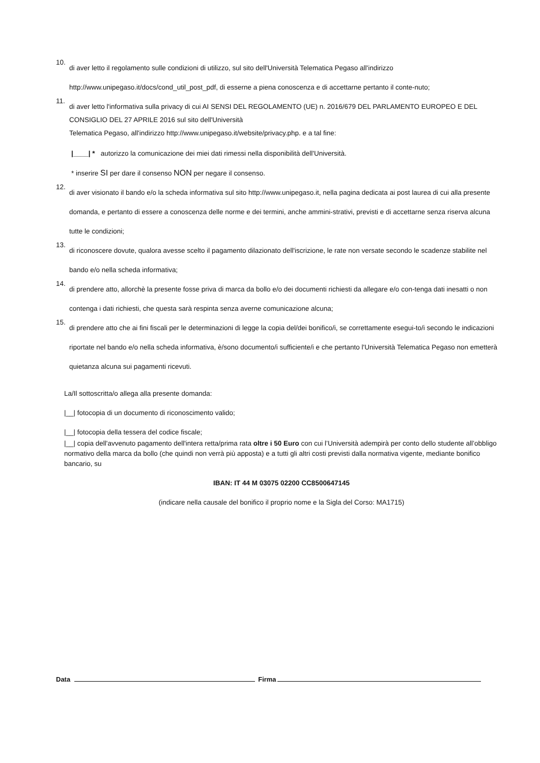10.
di aver letto il regolamento sulle condizioni di utilizzo, sul sito dell'Università Telematica Pegaso all'indirizzo http://www.unipegaso.it/docs/cond_util_post_pdf, di esserne a piena conoscenza e di accettarne pertanto il conte-nuto;
11.
di aver letto l'informativa sulla privacy di cui AI SENSI DEL REGOLAMENTO (UE) n. 2016/679 DEL PARLAMENTO EUROPEO E DEL CONSIGLIO DEL 27 APRILE 2016 sul sito dell'Università
Telematica Pegaso, all'indirizzo http://www.unipegaso.it/website/privacy.php. e a tal fine:
|____| * autorizzo la comunicazione dei miei dati rimessi nella disponibilità dell'Università.
* inserire SI per dare il consenso NON per negare il consenso.
12.
di aver visionato il bando e/o la scheda informativa sul sito http://www.unipegaso.it, nella pagina dedicata ai post laurea di cui alla presente domanda, e pertanto di essere a conoscenza delle norme e dei termini, anche ammini-strativi, previsti e di accettarne senza riserva alcuna tutte le condizioni;
13.
di riconoscere dovute, qualora avesse scelto il pagamento dilazionato dell'iscrizione, le rate non versate secondo le scadenze stabilite nel bando e/o nella scheda informativa;
14.
di prendere atto, allorchè la presente fosse priva di marca da bollo e/o dei documenti richiesti da allegare e/o con-tenga dati inesatti o non contenga i dati richiesti, che questa sarà respinta senza averne comunicazione alcuna;
15.
di prendere atto che ai fini fiscali per le determinazioni di legge la copia del/dei bonifico/i, se correttamente esegui-to/i secondo le indicazioni riportate nel bando e/o nella scheda informativa, è/sono documento/i sufficiente/i e che pertanto l'Università Telematica Pegaso non emetterà quietanza alcuna sui pagamenti ricevuti.
La/Il sottoscritta/o allega alla presente domanda:
|__| fotocopia di un documento di riconoscimento valido;
|__| fotocopia della tessera del codice fiscale;
|__| copia dell'avvenuto pagamento dell'intera retta/prima rata oltre i 50 Euro con cui l’Università adempirà per conto dello studente all’obbligo normativo della marca da bollo (che quindi non verrà più apposta) e a tutti gli altri costi previsti dalla normativa vigente, mediante bonifico bancario, su
IBAN: IT 44 M 03075 02200 CC8500647145
(indicare nella causale del bonifico il proprio nome e la Sigla del Corso: MA1715)
Data
Firma